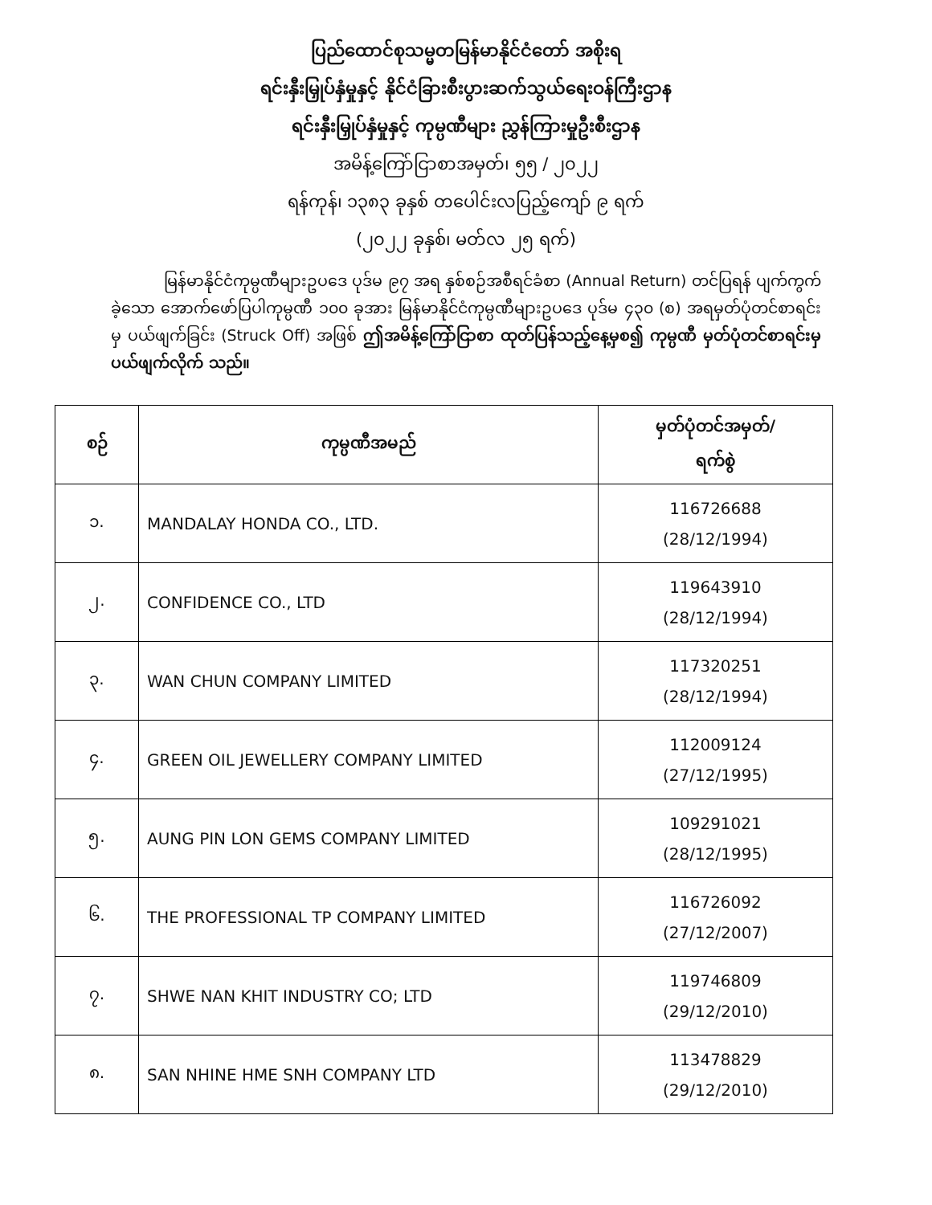ပြည်ထောင်စုသမ္မတမြန်မာနိုင်ငံတော် အစိုးရ
ရင်းနှီးမြှုပ်နှံမှုနှင့် နိုင်ငံခြားစီးပွားဆက်သွယ်ရေးဝန်ကြီးဌာန
ရင်းနှီးမြှုပ်နှံမှုနှင့် ကုမ္ပဏီများ ညွှန်ကြားမှုဦးစီးဌာန
အမိန့်ကြော်ငြာစာအမှတ်၊ ၅၅ / ၂၀၂၂
ရန်ကုန်၊ ၁၃၈၃ ခုနှစ် တပေါင်းလပြည့်ကျော် ၉ ရက်
(၂၀၂၂ ခုနှစ်၊ မတ်လ ၂၅ ရက်)
မြန်မာနိုင်ငံကုမ္ပဏီများဥပဒေ ပုဒ်မ ၉၇ အရ နှစ်စဉ်အစီရင်ခံစာ (Annual Return) တင်ပြရန် ပျက်ကွက်ခဲ့သော အောက်ဖော်ပြပါကုမ္ပဏီ ၁၀၀ ခုအား မြန်မာနိုင်ငံကုမ္ပဏီများဥပဒေ ပုဒ်မ ၄၃၀ (စ) အရမှတ်ပုံတင်စာရင်းမှ ပယ်ဖျက်ခြင်း (Struck Off) အဖြစ် ဤအမိန့်ကြော်ငြာစာ ထုတ်ပြန်သည့်နေ့မှစ၍ ကုမ္ပဏီ မှတ်ပုံတင်စာရင်းမှ ပယ်ဖျက်လိုက် သည်။
| စဉ် | ကုမ္ပဏီအမည် | မှတ်ပုံတင်အမှတ်/ ရက်စွဲ |
| --- | --- | --- |
| ၁. | MANDALAY HONDA CO., LTD. | 116726688 (28/12/1994) |
| ၂. | CONFIDENCE CO., LTD | 119643910 (28/12/1994) |
| ၃. | WAN CHUN COMPANY LIMITED | 117320251 (28/12/1994) |
| ၄. | GREEN OIL JEWELLERY COMPANY LIMITED | 112009124 (27/12/1995) |
| ၅. | AUNG PIN LON GEMS COMPANY LIMITED | 109291021 (28/12/1995) |
| ၆. | THE PROFESSIONAL TP COMPANY LIMITED | 116726092 (27/12/2007) |
| ၇. | SHWE NAN KHIT INDUSTRY CO; LTD | 119746809 (29/12/2010) |
| ၈. | SAN NHINE HME SNH COMPANY LTD | 113478829 (29/12/2010) |